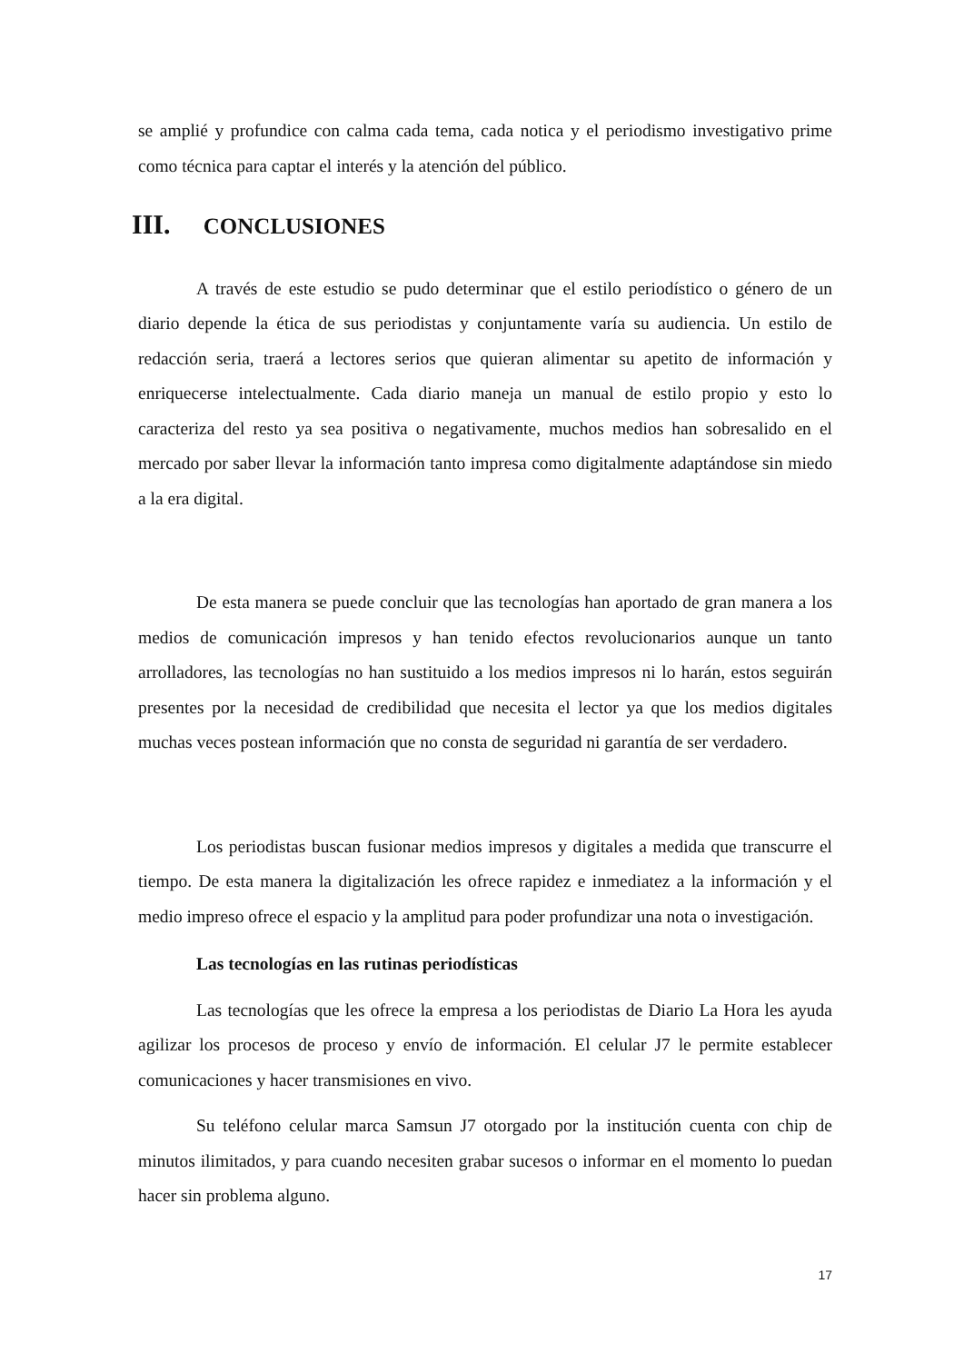se amplié y profundice con calma cada tema, cada notica y el periodismo investigativo prime como técnica para captar el interés y la atención del público.
III. CONCLUSIONES
A través de este estudio se pudo determinar que el estilo periodístico o género de un diario depende la ética de sus periodistas y conjuntamente varía su audiencia. Un estilo de redacción seria, traerá a lectores serios que quieran alimentar su apetito de información y enriquecerse intelectualmente. Cada diario maneja un manual de estilo propio y esto lo caracteriza del resto ya sea positiva o negativamente, muchos medios han sobresalido en el mercado por saber llevar la información tanto impresa como digitalmente adaptándose sin miedo a la era digital.
De esta manera se puede concluir que las tecnologías han aportado de gran manera a los medios de comunicación impresos y han tenido efectos revolucionarios aunque un tanto arrolladores, las tecnologías no han sustituido a los medios impresos ni lo harán, estos seguirán presentes por la necesidad de credibilidad que necesita el lector ya que los medios digitales muchas veces postean información que no consta de seguridad ni garantía de ser verdadero.
Los periodistas buscan fusionar medios impresos y digitales a medida que transcurre el tiempo. De esta manera la digitalización les ofrece rapidez e inmediatez a la información y el medio impreso ofrece el espacio y la amplitud para poder profundizar una nota o investigación.
Las tecnologías en las rutinas periodísticas
Las tecnologías que les ofrece la empresa a los periodistas de Diario La Hora les ayuda agilizar los procesos de proceso y envío de información. El celular J7 le permite establecer comunicaciones y hacer transmisiones en vivo.
Su teléfono celular marca Samsun J7 otorgado por la institución cuenta con chip de minutos ilimitados, y para cuando necesiten grabar sucesos o informar en el momento lo puedan hacer sin problema alguno.
17